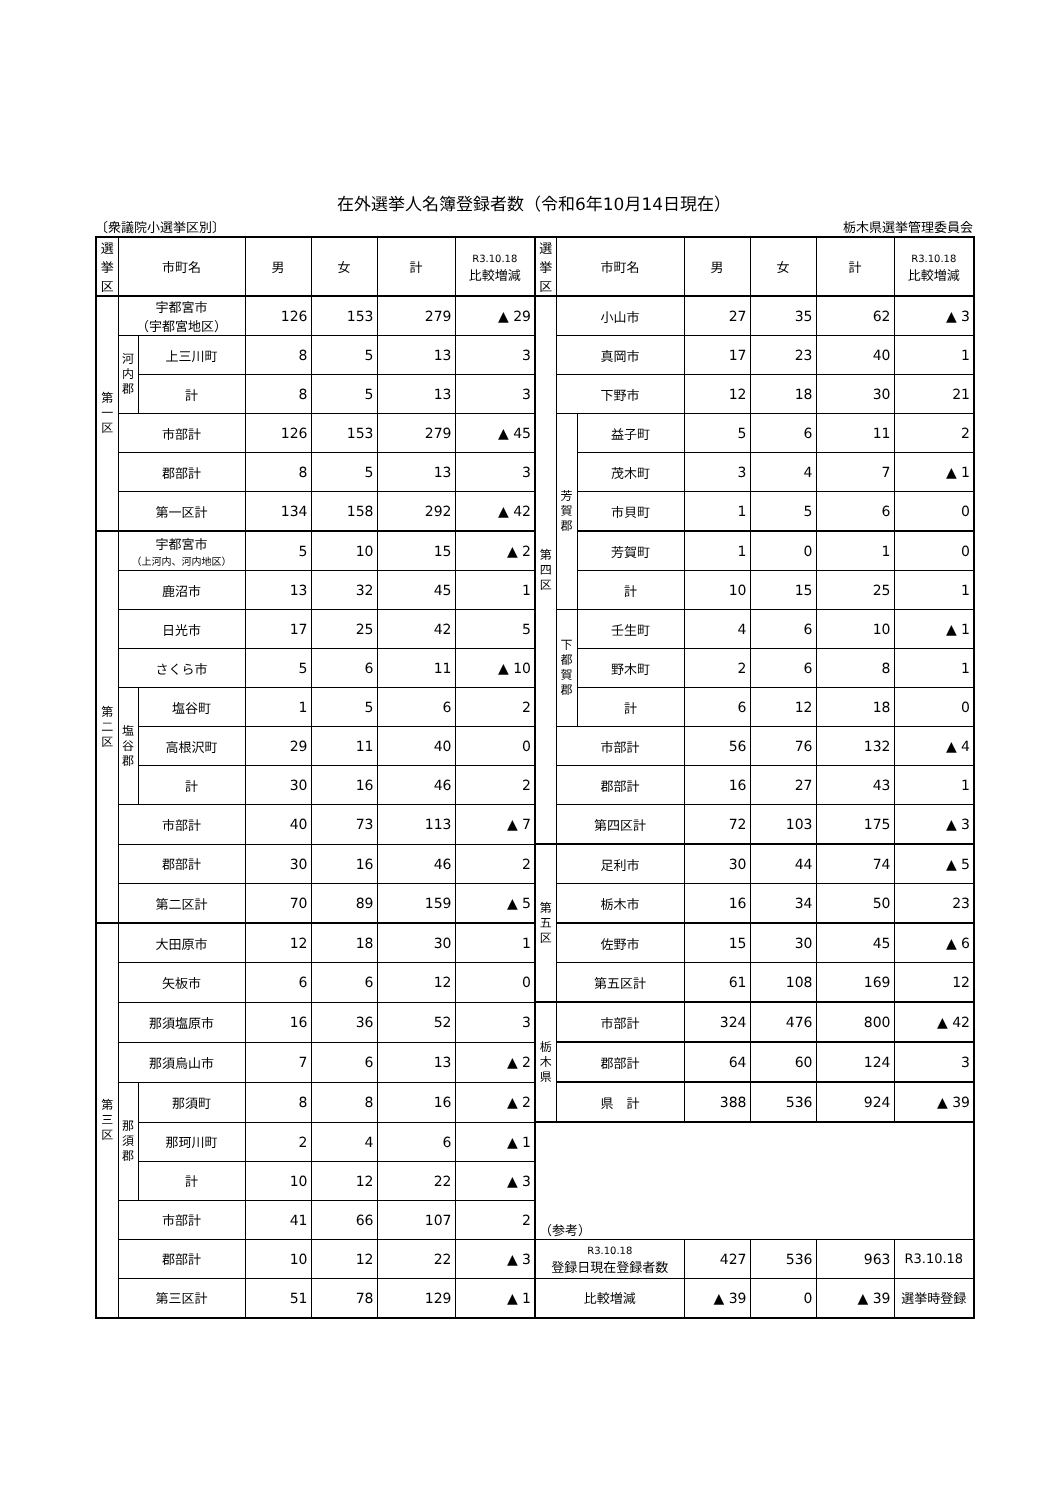在外選挙人名簿登録者数（令和6年10月14日現在）
〔衆議院小選挙区別〕 栃木県選挙管理委員会
| 選 挙 区 | 市町名 | | 男 | 女 | 計 | R3.10.18 比較増減 | 選 挙 区 | 市町名 | | 男 | 女 | 計 | R3.10.18 比較増減 |
| --- | --- | --- | --- | --- | --- | --- | --- | --- | --- | --- | --- | --- | --- |
| 第 一 区 | 宇都宮市 （宇都宮地区） | | 126 | 153 | 279 | ▲ 29 | 第 四 区 | 小山市 | | 27 | 35 | 62 | ▲ 3 |
| | 河 内 郡 | 上三川町 | 8 | 5 | 13 | 3 | | 真岡市 | | 17 | 23 | 40 | 1 |
| | | 計 | 8 | 5 | 13 | 3 | | 下野市 | | 12 | 18 | 30 | 21 |
| | 市部計 | | 126 | 153 | 279 | ▲ 45 | | 芳 賀 郡 | 益子町 | 5 | 6 | 11 | 2 |
| | 郡部計 | | 8 | 5 | 13 | 3 | | | 茂木町 | 3 | 4 | 7 | ▲ 1 |
| | 第一区計 | | 134 | 158 | 292 | ▲ 42 | | | 市貝町 | 1 | 5 | 6 | 0 |
| 第 二 区 | 宇都宮市 （上河内、河内地区） | | 5 | 10 | 15 | ▲ 2 | | | 芳賀町 | 1 | 0 | 1 | 0 |
| | 鹿沼市 | | 13 | 32 | 45 | 1 | | | 計 | 10 | 15 | 25 | 1 |
| | 日光市 | | 17 | 25 | 42 | 5 | | 下 都 賀 郡 | 壬生町 | 4 | 6 | 10 | ▲ 1 |
| | さくら市 | | 5 | 6 | 11 | ▲ 10 | | | 野木町 | 2 | 6 | 8 | 1 |
| | 塩 谷 郡 | 塩谷町 | 1 | 5 | 6 | 2 | | | 計 | 6 | 12 | 18 | 0 |
| | | 高根沢町 | 29 | 11 | 40 | 0 | | 市部計 | | 56 | 76 | 132 | ▲ 4 |
| | | 計 | 30 | 16 | 46 | 2 | | 郡部計 | | 16 | 27 | 43 | 1 |
| | 市部計 | | 40 | 73 | 113 | ▲ 7 | | 第四区計 | | 72 | 103 | 175 | ▲ 3 |
| | 郡部計 | | 30 | 16 | 46 | 2 | 第 五 区 | 足利市 | | 30 | 44 | 74 | ▲ 5 |
| | 第二区計 | | 70 | 89 | 159 | ▲ 5 | | 栃木市 | | 16 | 34 | 50 | 23 |
| 第 三 区 | 大田原市 | | 12 | 18 | 30 | 1 | | 佐野市 | | 15 | 30 | 45 | ▲ 6 |
| | 矢板市 | | 6 | 6 | 12 | 0 | | 第五区計 | | 61 | 108 | 169 | 12 |
| | 那須塩原市 | | 16 | 36 | 52 | 3 | 栃 木 県 | 市部計 | | 324 | 476 | 800 | ▲ 42 |
| | 那須烏山市 | | 7 | 6 | 13 | ▲ 2 | | 郡部計 | | 64 | 60 | 124 | 3 |
| | 那 須 郡 | 那須町 | 8 | 8 | 16 | ▲ 2 | | 県 計 | | 388 | 536 | 924 | ▲ 39 |
| | | 那珂川町 | 2 | 4 | 6 | ▲ 1 | （参考） | | | | | | |
| | | 計 | 10 | 12 | 22 | ▲ 3 | | | | | | | |
| | 市部計 | | 41 | 66 | 107 | 2 | | | | | | | |
| | 郡部計 | | 10 | 12 | 22 | ▲ 3 | R3.10.18 登録日現在登録者数 | | | 427 | 536 | 963 | R3.10.18 |
| | 第三区計 | | 51 | 78 | 129 | ▲ 1 | 比較増減 | | | ▲ 39 | 0 | ▲ 39 | 選挙時登録 |